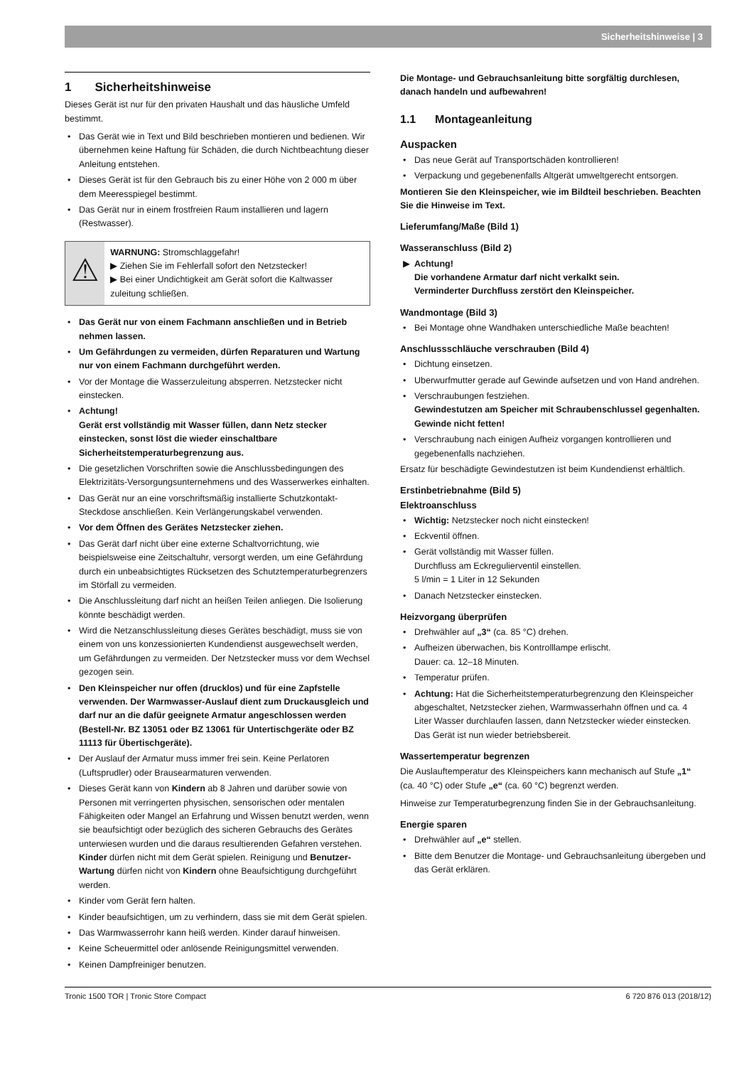Sicherheitshinweise | 3
1 Sicherheitshinweise
Dieses Gerät ist nur für den privaten Haushalt und das häusliche Umfeld bestimmt.
• Das Gerät wie in Text und Bild beschrieben montieren und bedienen. Wir übernehmen keine Haftung für Schäden, die durch Nichtbeachtung dieser Anleitung entstehen.
• Dieses Gerät ist für den Gebrauch bis zu einer Höhe von 2 000 m über dem Meeresspiegel bestimmt.
• Das Gerät nur in einem frostfreien Raum installieren und lagern (Restwasser).
⚠
WARNUNG: Stromschlaggefahr!
▶ Ziehen Sie im Fehlerfall sofort den Netzstecker!
▶ Bei einer Undichtigkeit am Gerät sofort die Kaltwasser zuleitung schließen.
• Das Gerät nur von einem Fachmann anschließen und in Betrieb nehmen lassen.
• Um Gefährdungen zu vermeiden, dürfen Reparaturen und Wartung nur von einem Fachmann durchgeführt werden.
• Vor der Montage die Wasserzuleitung absperren. Netzstecker nicht einstecken.
• Achtung!
Gerät erst vollständig mit Wasser füllen, dann Netz stecker einstecken, sonst löst die wieder einschaltbare Sicherheitstemperaturbegrenzung aus.
• Die gesetzlichen Vorschriften sowie die Anschlussbedingungen des Elektrizitäts-Versorgungsunternehmens und des Wasserwerkes einhalten.
• Das Gerät nur an eine vorschriftsmäßig installierte Schutzkontakt-Steckdose anschließen. Kein Verlängerungskabel verwenden.
• Vor dem Öffnen des Gerätes Netzstecker ziehen.
• Das Gerät darf nicht über eine externe Schaltvorrichtung, wie beispielsweise eine Zeitschaltuhr, versorgt werden, um eine Gefährdung durch ein unbeabsichtigtes Rücksetzen des Schutztemperaturbegrenzers im Störfall zu vermeiden.
• Die Anschlussleitung darf nicht an heißen Teilen anliegen. Die Isolierung könnte beschädigt werden.
• Wird die Netzanschlussleitung dieses Gerätes beschädigt, muss sie von einem von uns konzessionierten Kundendienst ausgewechselt werden, um Gefährdungen zu vermeiden. Der Netzstecker muss vor dem Wechsel gezogen sein.
• Den Kleinspeicher nur offen (drucklos) und für eine Zapfstelle verwenden. Der Warmwasser-Auslauf dient zum Druckausgleich und darf nur an die dafür geeignete Armatur angeschlossen werden (Bestell-Nr. BZ 13051 oder BZ 13061 für Untertischgeräte oder BZ 11113 für Übertischgeräte).
• Der Auslauf der Armatur muss immer frei sein. Keine Perlatoren (Luftsprudler) oder Brausearmaturen verwenden.
• Dieses Gerät kann von Kindern ab 8 Jahren und darüber sowie von Personen mit verringerten physischen, sensorischen oder mentalen Fähigkeiten oder Mangel an Erfahrung und Wissen benutzt werden, wenn sie beaufsichtigt oder bezüglich des sicheren Gebrauchs des Gerätes unterwiesen wurden und die daraus resultierenden Gefahren verstehen. Kinder dürfen nicht mit dem Gerät spielen. Reinigung und Benutzer-Wartung dürfen nicht von Kindern ohne Beaufsichtigung durchgeführt werden.
• Kinder vom Gerät fern halten.
• Kinder beaufsichtigen, um zu verhindern, dass sie mit dem Gerät spielen.
• Das Warmwasserrohr kann heiß werden. Kinder darauf hinweisen.
• Keine Scheuermittel oder anlösende Reinigungsmittel verwenden.
• Keinen Dampfreiniger benutzen.
Die Montage- und Gebrauchsanleitung bitte sorgfältig durchlesen, danach handeln und aufbewahren!
1.1 Montageanleitung
Auspacken
• Das neue Gerät auf Transportschäden kontrollieren!
• Verpackung und gegebenenfalls Altgerät umweltgerecht entsorgen.
Montieren Sie den Kleinspeicher, wie im Bildteil beschrieben. Beachten Sie die Hinweise im Text.
Lieferumfang/Maße (Bild 1)
Wasseranschluss (Bild 2)
▶ Achtung!
Die vorhandene Armatur darf nicht verkalkt sein.
Verminderter Durchfluss zerstört den Kleinspeicher.
Wandmontage (Bild 3)
• Bei Montage ohne Wandhaken unterschiedliche Maße beachten!
Anschlussschläuche verschrauben (Bild 4)
• Dichtung einsetzen.
• Uberwurfmutter gerade auf Gewinde aufsetzen und von Hand andrehen.
• Verschraubungen festziehen.
Gewindestutzen am Speicher mit Schraubenschlussel gegenhalten. Gewinde nicht fetten!
• Verschraubung nach einigen Aufheiz vorgangen kontrollieren und gegebenenfalls nachziehen.
Ersatz für beschädigte Gewindestutzen ist beim Kundendienst erhältlich.
Erstinbetriebnahme (Bild 5)
Elektroanschluss
• Wichtig: Netzstecker noch nicht einstecken!
• Eckventil öffnen.
• Gerät vollständig mit Wasser füllen.
Durchfluss am Eckregulierventil einstellen.
5 l/min = 1 Liter in 12 Sekunden
• Danach Netzstecker einstecken.
Heizvorgang überprüfen
• Drehwähler auf „3“ (ca. 85 °C) drehen.
• Aufheizen überwachen, bis Kontrolllampe erlischt.
Dauer: ca. 12–18 Minuten.
• Temperatur prüfen.
• Achtung: Hat die Sicherheitstemperaturbegrenzung den Kleinspeicher abgeschaltet, Netzstecker ziehen, Warmwasserhahn öffnen und ca. 4 Liter Wasser durchlaufen lassen, dann Netzstecker wieder einstecken.
Das Gerät ist nun wieder betriebsbereit.
Wassertemperatur begrenzen
Die Auslauftemperatur des Kleinspeichers kann mechanisch auf Stufe „1“ (ca. 40 °C) oder Stufe „e“ (ca. 60 °C) begrenzt werden.
Hinweise zur Temperaturbegrenzung finden Sie in der Gebrauchsanleitung.
Energie sparen
• Drehwähler auf „e“ stellen.
• Bitte dem Benutzer die Montage- und Gebrauchsanleitung übergeben und das Gerät erklären.
Tronic 1500 TOR | Tronic Store Compact 6 720 876 013 (2018/12)